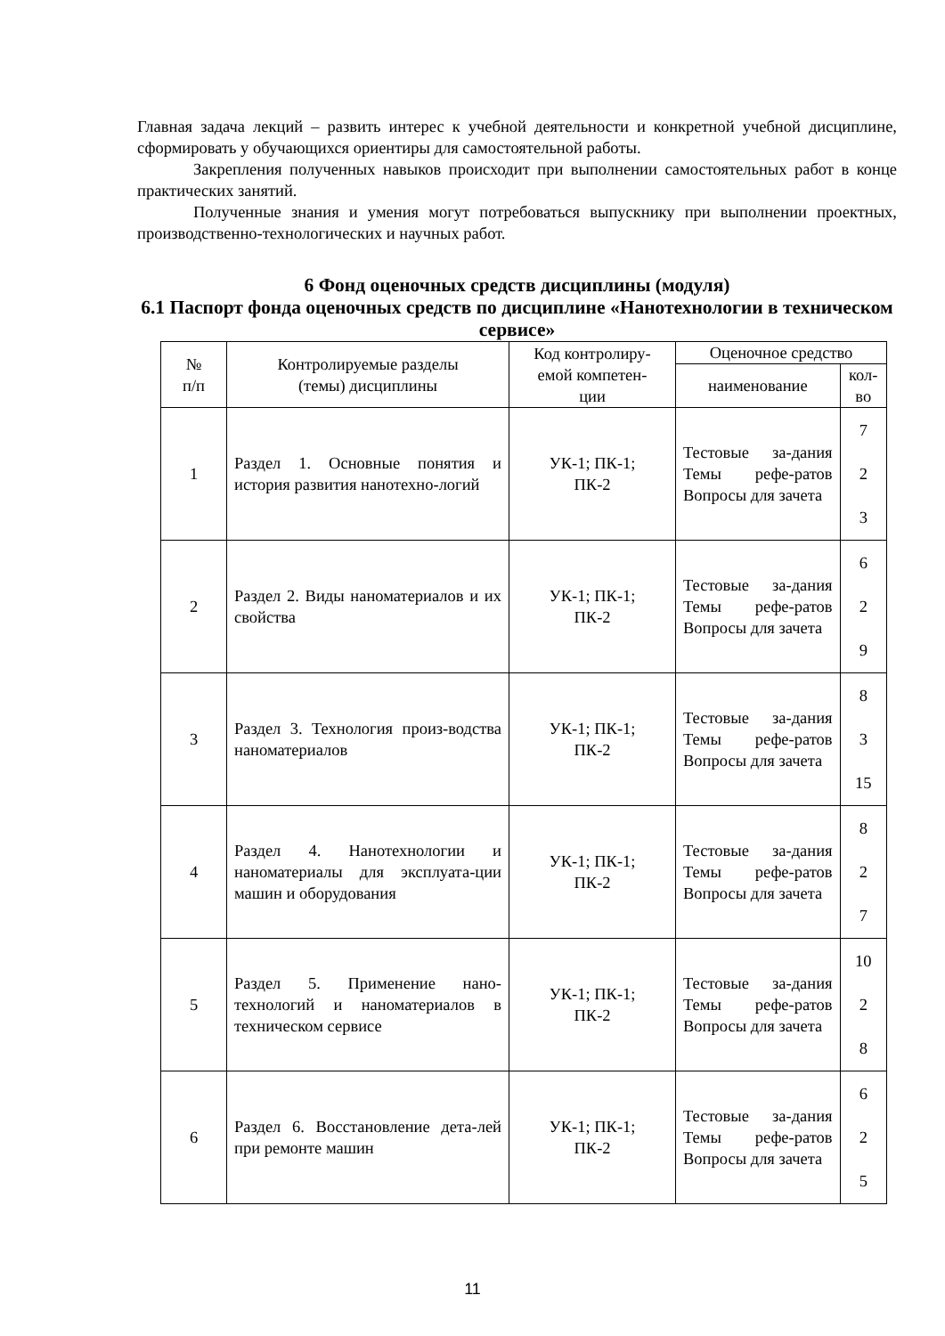Главная задача лекций – развить интерес к учебной деятельности и конкретной учебной дисциплине, сформировать у обучающихся ориентиры для самостоятельной работы.
Закрепления полученных навыков происходит при выполнении самостоятельных работ в конце практических занятий.
Полученные знания и умения могут потребоваться выпускнику при выполнении проектных, производственно-технологических и научных работ.
6 Фонд оценочных средств дисциплины (модуля)
6.1 Паспорт фонда оценочных средств по дисциплине «Нанотехнологии в техническом сервисе»
| № п/п | Контролируемые разделы (темы) дисциплины | Код контролиру- емой компетен- ции | Оценочное средство | |
| --- | --- | --- | --- | --- |
| | | | наименование | кол-во |
| 1 | Раздел 1. Основные понятия и история развития нанотехно-логий | УК-1; ПК-1; ПК-2 | Тестовые за-дания Темы рефе-ратов Вопросы для зачета | 7 2 3 |
| 2 | Раздел 2. Виды наноматериалов и их свойства | УК-1; ПК-1; ПК-2 | Тестовые за-дания Темы рефе-ратов Вопросы для зачета | 6 2 9 |
| 3 | Раздел 3. Технология произ-водства наноматериалов | УК-1; ПК-1; ПК-2 | Тестовые за-дания Темы рефе-ратов Вопросы для зачета | 8 3 15 |
| 4 | Раздел 4. Нанотехнологии и наноматериалы для эксплуата-ции машин и оборудования | УК-1; ПК-1; ПК-2 | Тестовые за-дания Темы рефе-ратов Вопросы для зачета | 8 2 7 |
| 5 | Раздел 5. Применение нано-технологий и наноматериалов в техническом сервисе | УК-1; ПК-1; ПК-2 | Тестовые за-дания Темы рефе-ратов Вопросы для зачета | 10 2 8 |
| 6 | Раздел 6. Восстановление дета-лей при ремонте машин | УК-1; ПК-1; ПК-2 | Тестовые за-дания Темы рефе-ратов Вопросы для зачета | 6 2 5 |
11